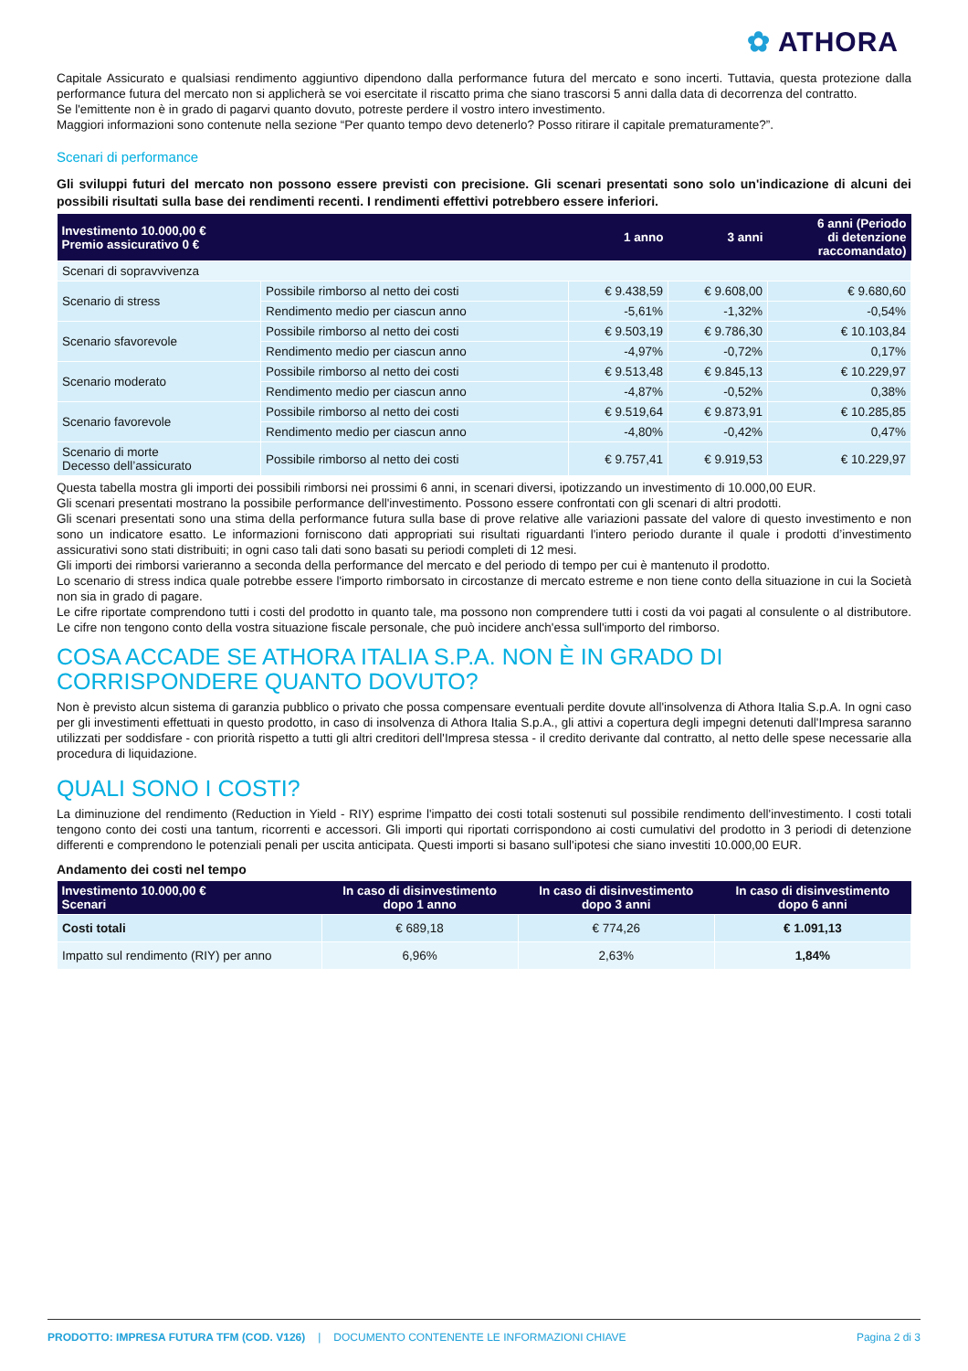✿ ATHORA
Capitale Assicurato e qualsiasi rendimento aggiuntivo dipendono dalla performance futura del mercato e sono incerti. Tuttavia, questa protezione dalla performance futura del mercato non si applicherà se voi esercitate il riscatto prima che siano trascorsi 5 anni dalla data di decorrenza del contratto.
Se l'emittente non è in grado di pagarvi quanto dovuto, potreste perdere il vostro intero investimento.
Maggiori informazioni sono contenute nella sezione “Per quanto tempo devo detenerlo? Posso ritirare il capitale prematuramente?”.
Scenari di performance
Gli sviluppi futuri del mercato non possono essere previsti con precisione. Gli scenari presentati sono solo un'indicazione di alcuni dei possibili risultati sulla base dei rendimenti recenti. I rendimenti effettivi potrebbero essere inferiori.
| Investimento 10.000,00 € Premio assicurativo 0 € | | 1 anno | 3 anni | 6 anni (Periodo di detenzione raccomandato) |
| --- | --- | --- | --- | --- |
| Scenari di sopravvivenza | | | | |
| Scenario di stress | Possibile rimborso al netto dei costi | € 9.438,59 | € 9.608,00 | € 9.680,60 |
| | Rendimento medio per ciascun anno | -5,61% | -1,32% | -0,54% |
| Scenario sfavorevole | Possibile rimborso al netto dei costi | € 9.503,19 | € 9.786,30 | € 10.103,84 |
| | Rendimento medio per ciascun anno | -4,97% | -0,72% | 0,17% |
| Scenario moderato | Possibile rimborso al netto dei costi | € 9.513,48 | € 9.845,13 | € 10.229,97 |
| | Rendimento medio per ciascun anno | -4,87% | -0,52% | 0,38% |
| Scenario favorevole | Possibile rimborso al netto dei costi | € 9.519,64 | € 9.873,91 | € 10.285,85 |
| | Rendimento medio per ciascun anno | -4,80% | -0,42% | 0,47% |
| Scenario di morte Decesso dell’assicurato | Possibile rimborso al netto dei costi | € 9.757,41 | € 9.919,53 | € 10.229,97 |
Questa tabella mostra gli importi dei possibili rimborsi nei prossimi 6 anni, in scenari diversi, ipotizzando un investimento di 10.000,00 EUR.
Gli scenari presentati mostrano la possibile performance dell'investimento. Possono essere confrontati con gli scenari di altri prodotti.
Gli scenari presentati sono una stima della performance futura sulla base di prove relative alle variazioni passate del valore di questo investimento e non sono un indicatore esatto. Le informazioni forniscono dati appropriati sui risultati riguardanti l'intero periodo durante il quale i prodotti d’investimento assicurativi sono stati distribuiti; in ogni caso tali dati sono basati su periodi completi di 12 mesi.
Gli importi dei rimborsi varieranno a seconda della performance del mercato e del periodo di tempo per cui è mantenuto il prodotto.
Lo scenario di stress indica quale potrebbe essere l'importo rimborsato in circostanze di mercato estreme e non tiene conto della situazione in cui la Società non sia in grado di pagare.
Le cifre riportate comprendono tutti i costi del prodotto in quanto tale, ma possono non comprendere tutti i costi da voi pagati al consulente o al distributore. Le cifre non tengono conto della vostra situazione fiscale personale, che può incidere anch'essa sull'importo del rimborso.
COSA ACCADE SE ATHORA ITALIA S.P.A. NON È IN GRADO DI CORRISPONDERE QUANTO DOVUTO?
Non è previsto alcun sistema di garanzia pubblico o privato che possa compensare eventuali perdite dovute all'insolvenza di Athora Italia S.p.A. In ogni caso per gli investimenti effettuati in questo prodotto, in caso di insolvenza di Athora Italia S.p.A., gli attivi a copertura degli impegni detenuti dall'Impresa saranno utilizzati per soddisfare - con priorità rispetto a tutti gli altri creditori dell'Impresa stessa - il credito derivante dal contratto, al netto delle spese necessarie alla procedura di liquidazione.
QUALI SONO I COSTI?
La diminuzione del rendimento (Reduction in Yield - RIY) esprime l'impatto dei costi totali sostenuti sul possibile rendimento dell'investimento. I costi totali tengono conto dei costi una tantum, ricorrenti e accessori. Gli importi qui riportati corrispondono ai costi cumulativi del prodotto in 3 periodi di detenzione differenti e comprendono le potenziali penali per uscita anticipata. Questi importi si basano sull'ipotesi che siano investiti 10.000,00 EUR.
Andamento dei costi nel tempo
| Investimento 10.000,00 € Scenari | In caso di disinvestimento dopo 1 anno | In caso di disinvestimento dopo 3 anni | In caso di disinvestimento dopo 6 anni |
| --- | --- | --- | --- |
| Costi totali | € 689,18 | € 774,26 | € 1.091,13 |
| Impatto sul rendimento (RIY) per anno | 6,96% | 2,63% | 1,84% |
PRODOTTO: IMPRESA FUTURA TFM (COD. V126) | DOCUMENTO CONTENENTE LE INFORMAZIONI CHIAVE Pagina 2 di 3